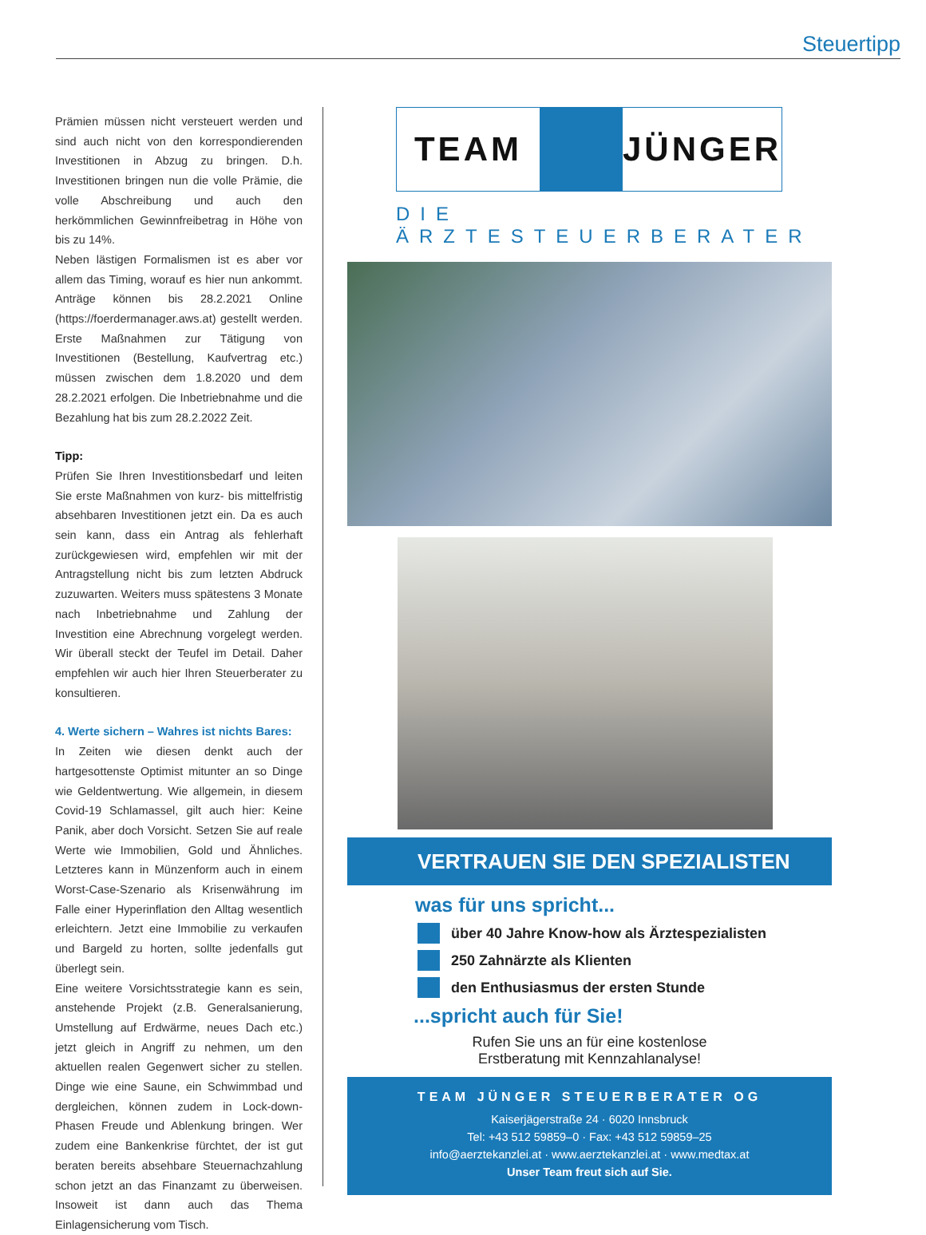Steuertipp
Prämien müssen nicht versteuert werden und sind auch nicht von den korrespondierenden Investitionen in Abzug zu bringen. D.h. Investitionen bringen nun die volle Prämie, die volle Abschreibung und auch den herkömmlichen Gewinnfreibetrag in Höhe von bis zu 14%.
Neben lästigen Formalismen ist es aber vor allem das Timing, worauf es hier nun ankommt. Anträge können bis 28.2.2021 Online (https://foerdermanager.aws.at) gestellt werden. Erste Maßnahmen zur Tätigung von Investitionen (Bestellung, Kaufvertrag etc.) müssen zwischen dem 1.8.2020 und dem 28.2.2021 erfolgen. Die Inbetriebnahme und die Bezahlung hat bis zum 28.2.2022 Zeit.
Tipp:
Prüfen Sie Ihren Investitionsbedarf und leiten Sie erste Maßnahmen von kurz- bis mittelfristig absehbaren Investitionen jetzt ein. Da es auch sein kann, dass ein Antrag als fehlerhaft zurückgewiesen wird, empfehlen wir mit der Antragstellung nicht bis zum letzten Abdruck zuzuwarten. Weiters muss spätestens 3 Monate nach Inbetriebnahme und Zahlung der Investition eine Abrechnung vorgelegt werden. Wir überall steckt der Teufel im Detail. Daher empfehlen wir auch hier Ihren Steuerberater zu konsultieren.
4. Werte sichern – Wahres ist nichts Bares:
In Zeiten wie diesen denkt auch der hartgesottenste Optimist mitunter an so Dinge wie Geldentwertung. Wie allgemein, in diesem Covid-19 Schlamassel, gilt auch hier: Keine Panik, aber doch Vorsicht. Setzen Sie auf reale Werte wie Immobilien, Gold und Ähnliches. Letzteres kann in Münzenform auch in einem Worst-Case-Szenario als Krisenwährung im Falle einer Hyperinflation den Alltag wesentlich erleichtern. Jetzt eine Immobilie zu verkaufen und Bargeld zu horten, sollte jedenfalls gut überlegt sein.
Eine weitere Vorsichtsstrategie kann es sein, anstehende Projekt (z.B. Generalsanierung, Umstellung auf Erdwärme, neues Dach etc.) jetzt gleich in Angriff zu nehmen, um den aktuellen realen Gegenwert sicher zu stellen. Dinge wie eine Saune, ein Schwimmbad und dergleichen, können zudem in Lock-down-Phasen Freude und Ablenkung bringen. Wer zudem eine Bankenkrise fürchtet, der ist gut beraten bereits absehbare Steuernachzahlung schon jetzt an das Finanzamt zu überweisen. Insoweit ist dann auch das Thema Einlagensicherung vom Tisch.
TEAM JÜNGER
DIE ÄRZTESTEUERBERATER
VERTRAUEN SIE DEN SPEZIALISTEN
was für uns spricht...
über 40 Jahre Know-how als Ärztespezialisten
250 Zahnärzte als Klienten
den Enthusiasmus der ersten Stunde
...spricht auch für Sie!
Rufen Sie uns an für eine kostenlose
Erstberatung mit Kennzahlanalyse!
TEAM JÜNGER STEUERBERATER OG
Kaiserjägerstraße 24 · 6020 Innsbruck
Tel: +43 512 59859–0 · Fax: +43 512 59859–25
info@aerztekanzlei.at · www.aerztekanzlei.at · www.medtax.at
Unser Team freut sich auf Sie.